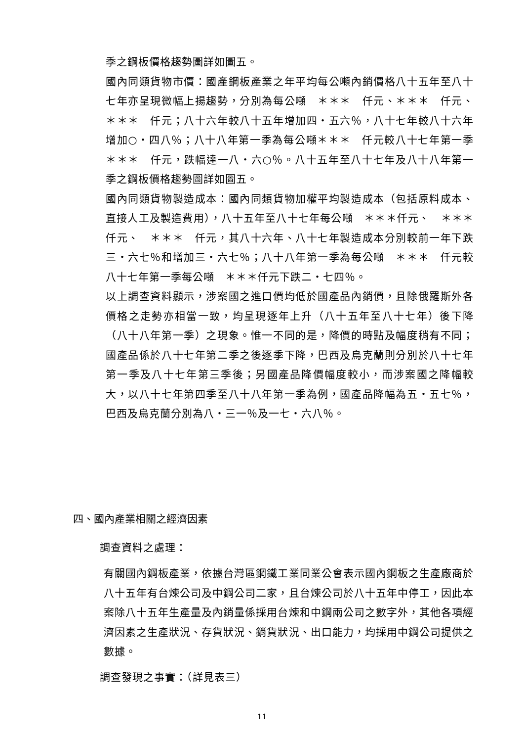季之鋼板價格趨勢圖詳如圖五。
國內同類貨物市價：國產鋼板產業之年平均每公噸內銷價格八十五年至八十七年亦呈現微幅上揚趨勢，分別為每公噸　＊＊＊　仟元、＊＊＊　仟元、　＊＊＊　仟元；八十六年較八十五年增加四‧五六％，八十七年較八十六年增加○‧四八％；八十八年第一季為每公噸＊＊＊　仟元較八十七年第一季　＊＊＊　仟元，跌幅達一八‧六○％。八十五年至八十七年及八十八年第一季之鋼板價格趨勢圖詳如圖五。
國內同類貨物製造成本：國內同類貨物加權平均製造成本（包括原料成本、直接人工及製造費用），八十五年至八十七年每公噸　＊＊＊仟元、　＊＊＊　仟元、　＊＊＊　仟元，其八十六年、八十七年製造成本分別較前一年下跌三‧六七％和增加三‧六七％；八十八年第一季為每公噸　＊＊＊　仟元較八十七年第一季每公噸　＊＊＊仟元下跌二‧七四％。
以上調查資料顯示，涉案國之進口價均低於國產品內銷價，且除俄羅斯外各價格之走勢亦相當一致，均呈現逐年上升（八十五年至八十七年）後下降（八十八年第一季）之現象。惟一不同的是，降價的時點及幅度稍有不同；國產品係於八十七年第二季之後逐季下降，巴西及烏克蘭則分別於八十七年第一季及八十七年第三季後；另國產品降價幅度較小，而涉案國之降幅較大，以八十七年第四季至八十八年第一季為例，國產品降幅為五‧五七％，巴西及烏克蘭分別為八‧三一％及一七‧六八％。
四、國內產業相關之經濟因素
調查資料之處理：
有關國內鋼板產業，依據台灣區鋼鐵工業同業公會表示國內鋼板之生產廠商於八十五年有台煉公司及中鋼公司二家，且台煉公司於八十五年中停工，因此本案除八十五年生產量及內銷量係採用台煉和中鋼兩公司之數字外，其他各項經濟因素之生產狀況、存貨狀況、銷貨狀況、出口能力，均採用中鋼公司提供之數據。
調查發現之事實：（詳見表三）
11